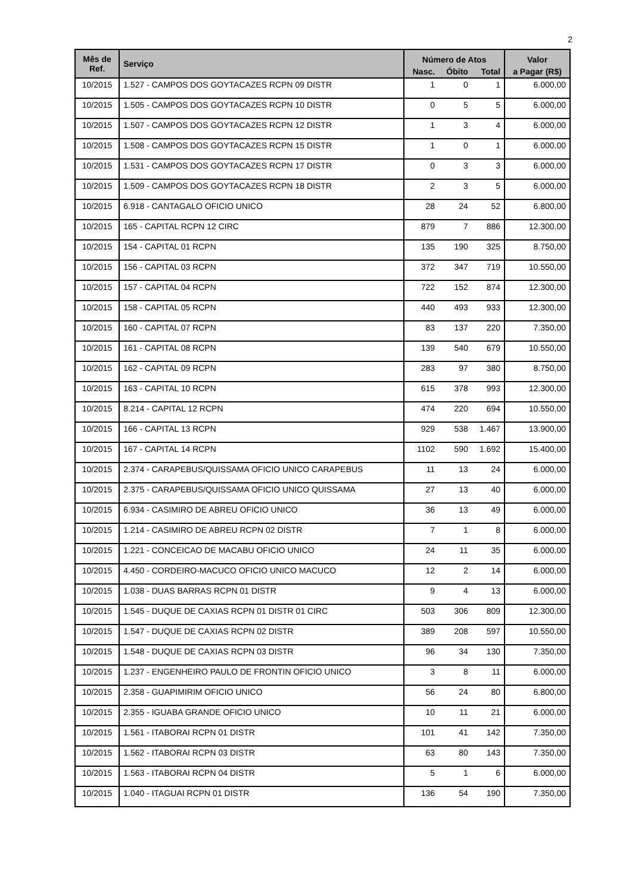2
| Mês de Ref. | Serviço | Número de Atos | | | Valor |
| --- | --- | --- | --- | --- | --- |
| | | Nasc. | Óbito | Total | a Pagar (R$) |
| 10/2015 | 1.527 - CAMPOS DOS GOYTACAZES RCPN 09 DISTR | 1 | 0 | 1 | 6.000,00 |
| 10/2015 | 1.505 - CAMPOS DOS GOYTACAZES RCPN 10 DISTR | 0 | 5 | 5 | 6.000,00 |
| 10/2015 | 1.507 - CAMPOS DOS GOYTACAZES RCPN 12 DISTR | 1 | 3 | 4 | 6.000,00 |
| 10/2015 | 1.508 - CAMPOS DOS GOYTACAZES RCPN 15 DISTR | 1 | 0 | 1 | 6.000,00 |
| 10/2015 | 1.531 - CAMPOS DOS GOYTACAZES RCPN 17 DISTR | 0 | 3 | 3 | 6.000,00 |
| 10/2015 | 1.509 - CAMPOS DOS GOYTACAZES RCPN 18 DISTR | 2 | 3 | 5 | 6.000,00 |
| 10/2015 | 6.918 - CANTAGALO OFICIO UNICO | 28 | 24 | 52 | 6.800,00 |
| 10/2015 | 165 - CAPITAL RCPN 12 CIRC | 879 | 7 | 886 | 12.300,00 |
| 10/2015 | 154 - CAPITAL 01 RCPN | 135 | 190 | 325 | 8.750,00 |
| 10/2015 | 156 - CAPITAL 03 RCPN | 372 | 347 | 719 | 10.550,00 |
| 10/2015 | 157 - CAPITAL 04 RCPN | 722 | 152 | 874 | 12.300,00 |
| 10/2015 | 158 - CAPITAL 05 RCPN | 440 | 493 | 933 | 12.300,00 |
| 10/2015 | 160 - CAPITAL 07 RCPN | 83 | 137 | 220 | 7.350,00 |
| 10/2015 | 161 - CAPITAL 08 RCPN | 139 | 540 | 679 | 10.550,00 |
| 10/2015 | 162 - CAPITAL 09 RCPN | 283 | 97 | 380 | 8.750,00 |
| 10/2015 | 163 - CAPITAL 10 RCPN | 615 | 378 | 993 | 12.300,00 |
| 10/2015 | 8.214 - CAPITAL 12 RCPN | 474 | 220 | 694 | 10.550,00 |
| 10/2015 | 166 - CAPITAL 13 RCPN | 929 | 538 | 1.467 | 13.900,00 |
| 10/2015 | 167 - CAPITAL 14 RCPN | 1102 | 590 | 1.692 | 15.400,00 |
| 10/2015 | 2.374 - CARAPEBUS/QUISSAMA OFICIO UNICO CARAPEBUS | 11 | 13 | 24 | 6.000,00 |
| 10/2015 | 2.375 - CARAPEBUS/QUISSAMA OFICIO UNICO QUISSAMA | 27 | 13 | 40 | 6.000,00 |
| 10/2015 | 6.934 - CASIMIRO DE ABREU OFICIO UNICO | 36 | 13 | 49 | 6.000,00 |
| 10/2015 | 1.214 - CASIMIRO DE ABREU RCPN 02 DISTR | 7 | 1 | 8 | 6.000,00 |
| 10/2015 | 1.221 - CONCEICAO DE MACABU OFICIO UNICO | 24 | 11 | 35 | 6.000,00 |
| 10/2015 | 4.450 - CORDEIRO-MACUCO OFICIO UNICO MACUCO | 12 | 2 | 14 | 6.000,00 |
| 10/2015 | 1.038 - DUAS BARRAS RCPN 01 DISTR | 9 | 4 | 13 | 6.000,00 |
| 10/2015 | 1.545 - DUQUE DE CAXIAS RCPN 01 DISTR 01 CIRC | 503 | 306 | 809 | 12.300,00 |
| 10/2015 | 1.547 - DUQUE DE CAXIAS RCPN 02 DISTR | 389 | 208 | 597 | 10.550,00 |
| 10/2015 | 1.548 - DUQUE DE CAXIAS RCPN 03 DISTR | 96 | 34 | 130 | 7.350,00 |
| 10/2015 | 1.237 - ENGENHEIRO PAULO DE FRONTIN OFICIO UNICO | 3 | 8 | 11 | 6.000,00 |
| 10/2015 | 2.358 - GUAPIMIRIM OFICIO UNICO | 56 | 24 | 80 | 6.800,00 |
| 10/2015 | 2.355 - IGUABA GRANDE OFICIO UNICO | 10 | 11 | 21 | 6.000,00 |
| 10/2015 | 1.561 - ITABORAI RCPN 01 DISTR | 101 | 41 | 142 | 7.350,00 |
| 10/2015 | 1.562 - ITABORAI RCPN 03 DISTR | 63 | 80 | 143 | 7.350,00 |
| 10/2015 | 1.563 - ITABORAI RCPN 04 DISTR | 5 | 1 | 6 | 6.000,00 |
| 10/2015 | 1.040 - ITAGUAI RCPN 01 DISTR | 136 | 54 | 190 | 7.350,00 |